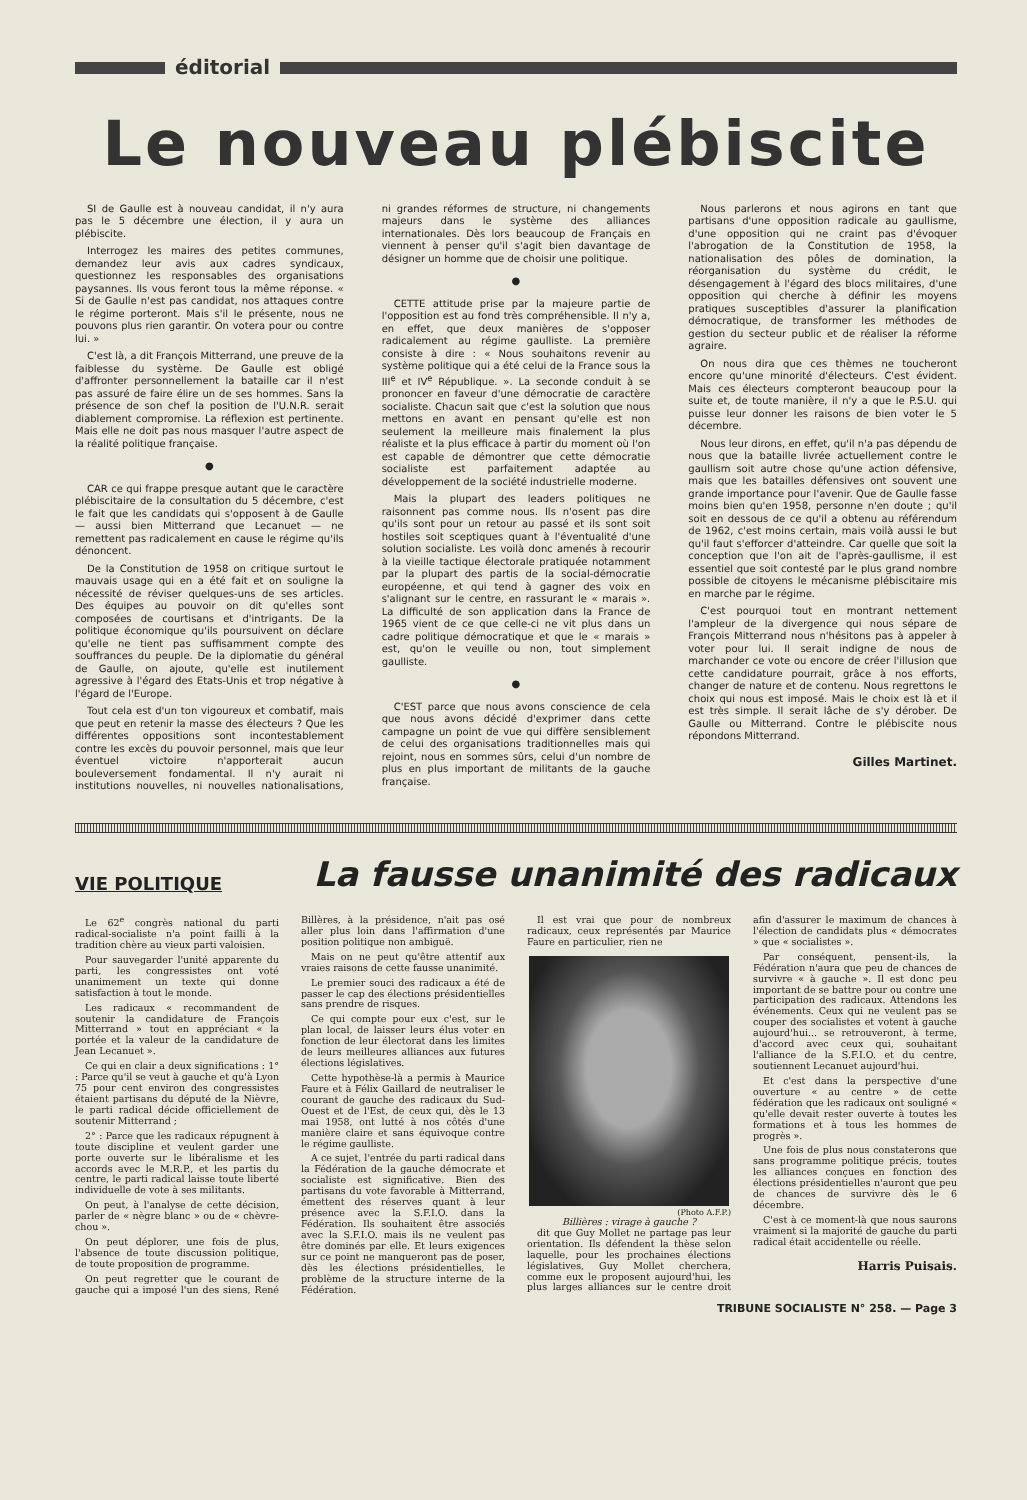éditorial
Le nouveau plébiscite
SI de Gaulle est à nouveau candidat, il n'y aura pas le 5 décembre une élection, il y aura un plébiscite.
Interrogez les maires des petites communes, demandez leur avis aux cadres syndicaux, questionnez les responsables des organisations paysannes. Ils vous feront tous la même réponse. « Si de Gaulle n'est pas candidat, nos attaques contre le régime porteront. Mais s'il le présente, nous ne pouvons plus rien garantir. On votera pour ou contre lui. »
C'est là, a dit François Mitterrand, une preuve de la faiblesse du système. De Gaulle est obligé d'affronter personnellement la bataille car il n'est pas assuré de faire élire un de ses hommes. Sans la présence de son chef la position de l'U.N.R. serait diablement compromise. La réflexion est pertinente. Mais elle ne doit pas nous masquer l'autre aspect de la réalité politique française.
●
CAR ce qui frappe presque autant que le caractère plébiscitaire de la consultation du 5 décembre, c'est le fait que les candidats qui s'opposent à de Gaulle — aussi bien Mitterrand que Lecanuet — ne remettent pas radicalement en cause le régime qu'ils dénoncent.
De la Constitution de 1958 on critique surtout le mauvais usage qui en a été fait et on souligne la nécessité de réviser quelques-uns de ses articles. Des équipes au pouvoir on dit qu'elles sont composées de courtisans et d'intrigants. De la politique économique qu'ils poursuivent on déclare qu'elle ne tient pas suffisamment compte des souffrances du peuple. De la diplomatie du général de Gaulle, on ajoute, qu'elle est inutilement agressive à l'égard des Etats-Unis et trop négative à l'égard de l'Europe.
Tout cela est d'un ton vigoureux et combatif, mais que peut en retenir la masse des électeurs ? Que les différentes oppositions sont incontestablement contre les excès du pouvoir personnel, mais que leur éventuel victoire n'apporterait aucun bouleversement fondamental. Il n'y aurait ni institutions nouvelles, ni nouvelles nationalisations, ni grandes réformes de structure, ni changements majeurs dans le système des alliances internationales. Dès lors beaucoup de Français en viennent à penser qu'il s'agit bien davantage de désigner un homme que de choisir une politique.
●
CETTE attitude prise par la majeure partie de l'opposition est au fond très compréhensible. Il n'y a, en effet, que deux manières de s'opposer radicalement au régime gaulliste. La première consiste à dire : « Nous souhaitons revenir au système politique qui a été celui de la France sous la III<sup>e</sup> et IV<sup>e</sup> République. ». La seconde conduit à se prononcer en faveur d'une démocratie de caractère socialiste. Chacun sait que c'est la solution que nous mettons en avant en pensant qu'elle est non seulement la meilleure mais finalement la plus réaliste et la plus efficace à partir du moment où l'on est capable de démontrer que cette démocratie socialiste est parfaitement adaptée au développement de la société industrielle moderne.
Mais la plupart des leaders politiques ne raisonnent pas comme nous. Ils n'osent pas dire qu'ils sont pour un retour au passé et ils sont soit hostiles soit sceptiques quant à l'éventualité d'une solution socialiste. Les voilà donc amenés à recourir à la vieille tactique électorale pratiquée notamment par la plupart des partis de la social-démocratie européenne, et qui tend à gagner des voix en s'alignant sur le centre, en rassurant le « marais ». La difficulté de son application dans la France de 1965 vient de ce que celle-ci ne vit plus dans un cadre politique démocratique et que le « marais » est, qu'on le veuille ou non, tout simplement gaulliste.
●
C'EST parce que nous avons conscience de cela que nous avons décidé d'exprimer dans cette campagne un point de vue qui diffère sensiblement de celui des organisations traditionnelles mais qui rejoint, nous en sommes sûrs, celui d'un nombre de plus en plus important de militants de la gauche française.
Nous parlerons et nous agirons en tant que partisans d'une opposition radicale au gaullisme, d'une opposition qui ne craint pas d'évoquer l'abrogation de la Constitution de 1958, la nationalisation des pôles de domination, la réorganisation du système du crédit, le désengagement à l'égard des blocs militaires, d'une opposition qui cherche à définir les moyens pratiques susceptibles d'assurer la planification démocratique, de transformer les méthodes de gestion du secteur public et de réaliser la réforme agraire.
On nous dira que ces thèmes ne toucheront encore qu'une minorité d'électeurs. C'est évident. Mais ces électeurs compteront beaucoup pour la suite et, de toute manière, il n'y a que le P.S.U. qui puisse leur donner les raisons de bien voter le 5 décembre.
Nous leur dirons, en effet, qu'il n'a pas dépendu de nous que la bataille livrée actuellement contre le gaullism soit autre chose qu'une action défensive, mais que les batailles défensives ont souvent une grande importance pour l'avenir. Que de Gaulle fasse moins bien qu'en 1958, personne n'en doute ; qu'il soit en dessous de ce qu'il a obtenu au référendum de 1962, c'est moins certain, mais voilà aussi le but qu'il faut s'efforcer d'atteindre. Car quelle que soit la conception que l'on ait de l'après-gaullisme, il est essentiel que soit contesté par le plus grand nombre possible de citoyens le mécanisme plébiscitaire mis en marche par le régime.
C'est pourquoi tout en montrant nettement l'ampleur de la divergence qui nous sépare de François Mitterrand nous n'hésitons pas à appeler à voter pour lui. Il serait indigne de nous de marchander ce vote ou encore de créer l'illusion que cette candidature pourrait, grâce à nos efforts, changer de nature et de contenu. Nous regrettons le choix qui nous est imposé. Mais le choix est là et il est très simple. Il serait lâche de s'y dérober. De Gaulle ou Mitterrand. Contre le plébiscite nous répondons Mitterrand.
Gilles Martinet.
VIE POLITIQUE
La fausse unanimité des radicaux
Le 62<sup>e</sup> congrès national du parti radical-socialiste n'a point failli à la tradition chère au vieux parti valoisien.
Pour sauvegarder l'unité apparente du parti, les congressistes ont voté unanimement un texte qui donne satisfaction à tout le monde.
Les radicaux « recommandent de soutenir la candidature de François Mitterrand » tout en appréciant « la portée et la valeur de la candidature de Jean Lecanuet ».
Ce qui en clair a deux significations : 1° : Parce qu'il se veut à gauche et qu'à Lyon 75 pour cent environ des congressistes étaient partisans du député de la Nièvre, le parti radical décide officiellement de soutenir Mitterrand ;
2° : Parce que les radicaux répugnent à toute discipline et veulent garder une porte ouverte sur le libéralisme et les accords avec le M.R.P., et les partis du centre, le parti radical laisse toute liberté individuelle de vote à ses militants.
On peut, à l'analyse de cette décision, parler de « nègre blanc » ou de « chèvre-chou ».
On peut déplorer, une fois de plus, l'absence de toute discussion politique, de toute proposition de programme.
On peut regretter que le courant de gauche qui a imposé l'un des siens, René Billères, à la présidence, n'ait pas osé aller plus loin dans l'affirmation d'une position politique non ambiguë.
Mais on ne peut qu'être attentif aux vraies raisons de cette fausse unanimité.
Le premier souci des radicaux a été de passer le cap des élections présidentielles sans prendre de risques.
Ce qui compte pour eux c'est, sur le plan local, de laisser leurs élus voter en fonction de leur électorat dans les limites de leurs meilleures alliances aux futures élections législatives.
Cette hypothèse-là a permis à Maurice Faure et à Félix Gaillard de neutraliser le courant de gauche des radicaux du Sud-Ouest et de l'Est, de ceux qui, dès le 13 mai 1958, ont lutté à nos côtés d'une manière claire et sans équivoque contre le régime gaulliste.
A ce sujet, l'entrée du parti radical dans la Fédération de la gauche démocrate et socialiste est significative. Bien des partisans du vote favorable à Mitterrand, émettent des réserves quant à leur présence avec la S.F.I.O. dans la Fédération. Ils souhaitent être associés avec la S.F.I.O. mais ils ne veulent pas être dominés par elle. Et leurs exigences sur ce point ne manqueront pas de poser, dès les élections présidentielles, le problème de la structure interne de la Fédération.
Il est vrai que pour de nombreux radicaux, ceux représentés par Maurice Faure en particulier, rien ne
(Photo A.F.P.)
Billières : virage à gauche ?
dit que Guy Mollet ne partage pas leur orientation. Ils défendent la thèse selon laquelle, pour les prochaines élections législatives, Guy Mollet cherchera, comme eux le proposent aujourd'hui, les plus larges alliances sur le centre droit afin d'assurer le maximum de chances à l'élection de candidats plus « démocrates » que « socialistes ».
Par conséquent, pensent-ils, la Fédération n'aura que peu de chances de survivre « à gauche ». Il est donc peu important de se battre pour ou contre une participation des radicaux. Attendons les événements. Ceux qui ne veulent pas se couper des socialistes et votent à gauche aujourd'hui... se retrouveront, à terme, d'accord avec ceux qui, souhaitant l'alliance de la S.F.I.O. et du centre, soutiennent Lecanuet aujourd'hui.
Et c'est dans la perspective d'une ouverture « au centre » de cette fédération que les radicaux ont souligné « qu'elle devait rester ouverte à toutes les formations et à tous les hommes de progrès ».
Une fois de plus nous constaterons que sans programme politique précis, toutes les alliances conçues en fonction des élections présidentielles n'auront que peu de chances de survivre dès le 6 décembre.
C'est à ce moment-là que nous saurons vraiment si la majorité de gauche du parti radical était accidentelle ou réelle.
Harris Puisais.
TRIBUNE SOCIALISTE N° 258. — Page 3